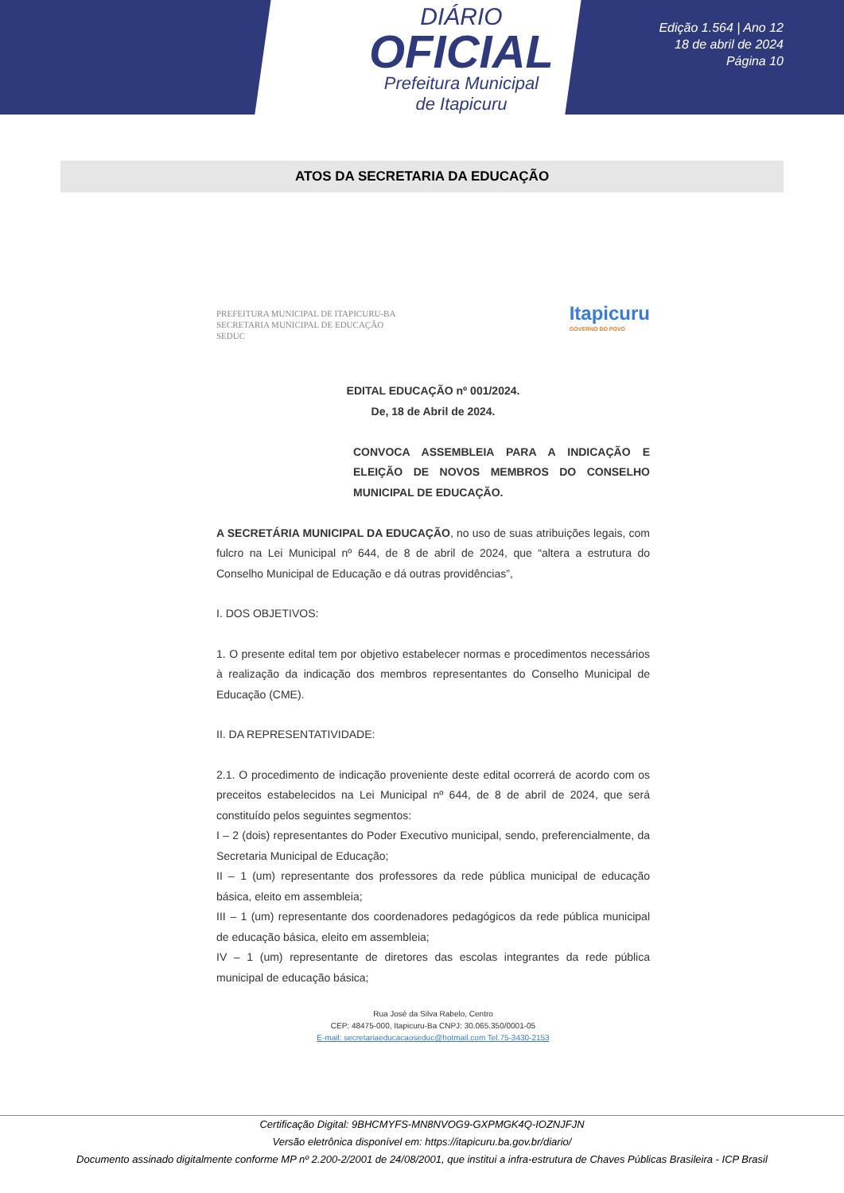DIÁRIO
OFICIAL
Prefeitura Municipal
de Itapicuru
Edição 1.564 | Ano 12
18 de abril de 2024
Página 10
ATOS DA SECRETARIA DA EDUCAÇÃO
PREFEITURA MUNICIPAL DE ITAPICURU-BA
SECRETARIA MUNICIPAL DE EDUCAÇÃO
SEDUC
Itapicuru
GOVERNO DO POVO
EDITAL EDUCAÇÃO nº 001/2024.
De, 18 de Abril de 2024.
CONVOCA ASSEMBLEIA PARA A INDICAÇÃO E ELEIÇÃO DE NOVOS MEMBROS DO CONSELHO MUNICIPAL DE EDUCAÇÃO.
A SECRETÁRIA MUNICIPAL DA EDUCAÇÃO, no uso de suas atribuições legais, com fulcro na Lei Municipal nº 644, de 8 de abril de 2024, que “altera a estrutura do Conselho Municipal de Educação e dá outras providências”,
I. DOS OBJETIVOS:
1. O presente edital tem por objetivo estabelecer normas e procedimentos necessários à realização da indicação dos membros representantes do Conselho Municipal de Educação (CME).
II. DA REPRESENTATIVIDADE:
2.1. O procedimento de indicação proveniente deste edital ocorrerá de acordo com os preceitos estabelecidos na Lei Municipal nº 644, de 8 de abril de 2024, que será constituído pelos seguintes segmentos:
I – 2 (dois) representantes do Poder Executivo municipal, sendo, preferencialmente, da Secretaria Municipal de Educação;
II – 1 (um) representante dos professores da rede pública municipal de educação básica, eleito em assembleia;
III – 1 (um) representante dos coordenadores pedagógicos da rede pública municipal de educação básica, eleito em assembleia;
IV – 1 (um) representante de diretores das escolas integrantes da rede pública municipal de educação básica;
Rua José da Silva Rabelo, Centro
CEP: 48475-000, Itapicuru-Ba CNPJ: 30.065.350/0001-05
E-mail: secretariaeducacaoseduc@hotmail.com Tel.75-3430-2153
Certificação Digital: 9BHCMYFS-MN8NVOG9-GXPMGK4Q-IOZNJFJN
Versão eletrônica disponível em: https://itapicuru.ba.gov.br/diario/
Documento assinado digitalmente conforme MP nº 2.200-2/2001 de 24/08/2001, que institui a infra-estrutura de Chaves Públicas Brasileira - ICP Brasil